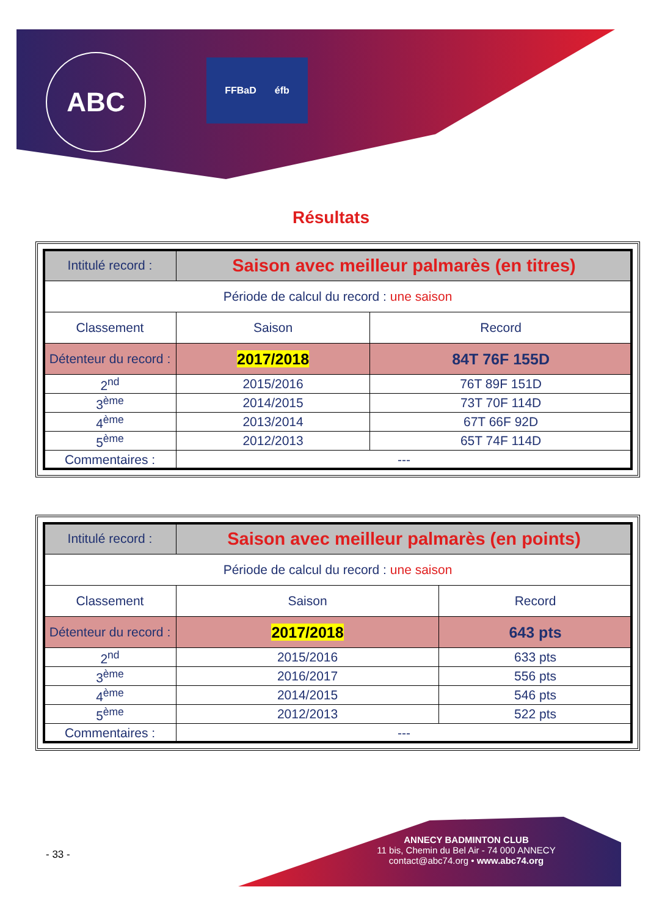ABC FFBaD éfb
Résultats
| Intitulé record : | Saison avec meilleur palmarès (en titres) | |
| Période de calcul du record : une saison | | |
| Classement | Saison | Record |
| Détenteur du record : | 2017/2018 | 84T 76F 155D |
| 2<sup>nd</sup> | 2015/2016 | 76T 89F 151D |
| 3<sup>ème</sup> | 2014/2015 | 73T 70F 114D |
| 4<sup>ème</sup> | 2013/2014 | 67T 66F 92D |
| 5<sup>ème</sup> | 2012/2013 | 65T 74F 114D |
| Commentaires : | --- | |
| Intitulé record : | Saison avec meilleur palmarès (en points) | |
| Période de calcul du record : une saison | | |
| Classement | Saison | Record |
| Détenteur du record : | 2017/2018 | 643 pts |
| 2<sup>nd</sup> | 2015/2016 | 633 pts |
| 3<sup>ème</sup> | 2016/2017 | 556 pts |
| 4<sup>ème</sup> | 2014/2015 | 546 pts |
| 5<sup>ème</sup> | 2012/2013 | 522 pts |
| Commentaires : | --- | |
- 33 -
ANNECY BADMINTON CLUB
11 bis, Chemin du Bel Air - 74 000 ANNECY
contact@abc74.org • www.abc74.org